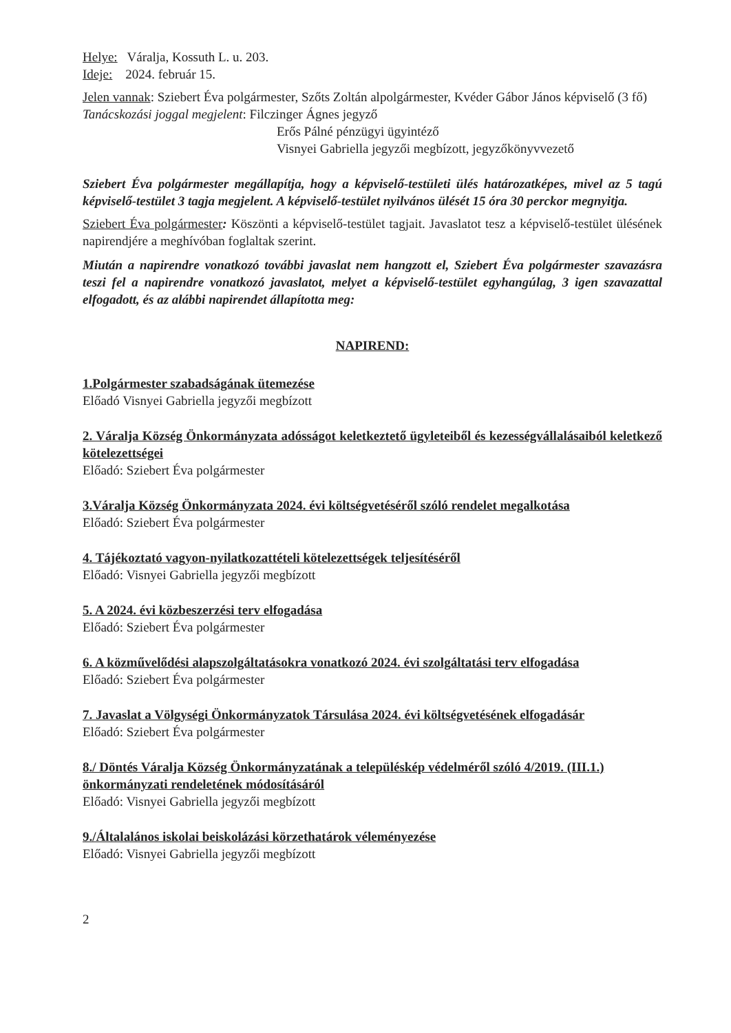Helye: Váralja, Kossuth L. u. 203.
Ideje: 2024. február 15.
Jelen vannak: Sziebert Éva polgármester, Szőts Zoltán alpolgármester, Kvéder Gábor János képviselő (3 fő)
Tanácskozási joggal megjelent: Filczinger Ágnes jegyző
Erős Pálné pénzügyi ügyintéző
Visnyei Gabriella jegyzői megbízott, jegyzőkönyvvezető
Sziebert Éva polgármester megállapítja, hogy a képviselő-testületi ülés határozatképes, mivel az 5 tagú képviselő-testület 3 tagja megjelent. A képviselő-testület nyilvános ülését 15 óra 30 perckor megnyitja.
Sziebert Éva polgármester: Köszönti a képviselő-testület tagjait. Javaslatot tesz a képviselő-testület ülésének napirendjére a meghívóban foglaltak szerint.
Miután a napirendre vonatkozó további javaslat nem hangzott el, Sziebert Éva polgármester szavazásra teszi fel a napirendre vonatkozó javaslatot, melyet a képviselő-testület egyhangúlag, 3 igen szavazattal elfogadott, és az alábbi napirendet állapította meg:
NAPIREND:
1.Polgármester szabadságának ütemezése
Előadó Visnyei Gabriella jegyzői megbízott
2. Váralja Község Önkormányzata adósságot keletkeztető ügyleteiből és kezességvállalásaiból keletkező kötelezettségei
Előadó: Sziebert Éva polgármester
3.Váralja Község Önkormányzata 2024. évi költségvetéséről szóló rendelet megalkotása
Előadó: Sziebert Éva polgármester
4. Tájékoztató vagyon-nyilatkozattételi kötelezettségek teljesítéséről
Előadó: Visnyei Gabriella jegyzői megbízott
5. A 2024. évi közbeszerzési terv elfogadása
Előadó: Sziebert Éva polgármester
6. A közművelődési alapszolgáltatásokra vonatkozó 2024. évi szolgáltatási terv elfogadása
Előadó: Sziebert Éva polgármester
7. Javaslat a Völgységi Önkormányzatok Társulása 2024. évi költségvetésének elfogadásár
Előadó: Sziebert Éva polgármester
8./ Döntés Váralja Község Önkormányzatának a településkép védelméről szóló 4/2019. (III.1.) önkormányzati rendeletének módosításáról
Előadó: Visnyei Gabriella jegyzői megbízott
9./Általalános iskolai beiskolázási körzethatárok véleményezése
Előadó: Visnyei Gabriella jegyzői megbízott
2